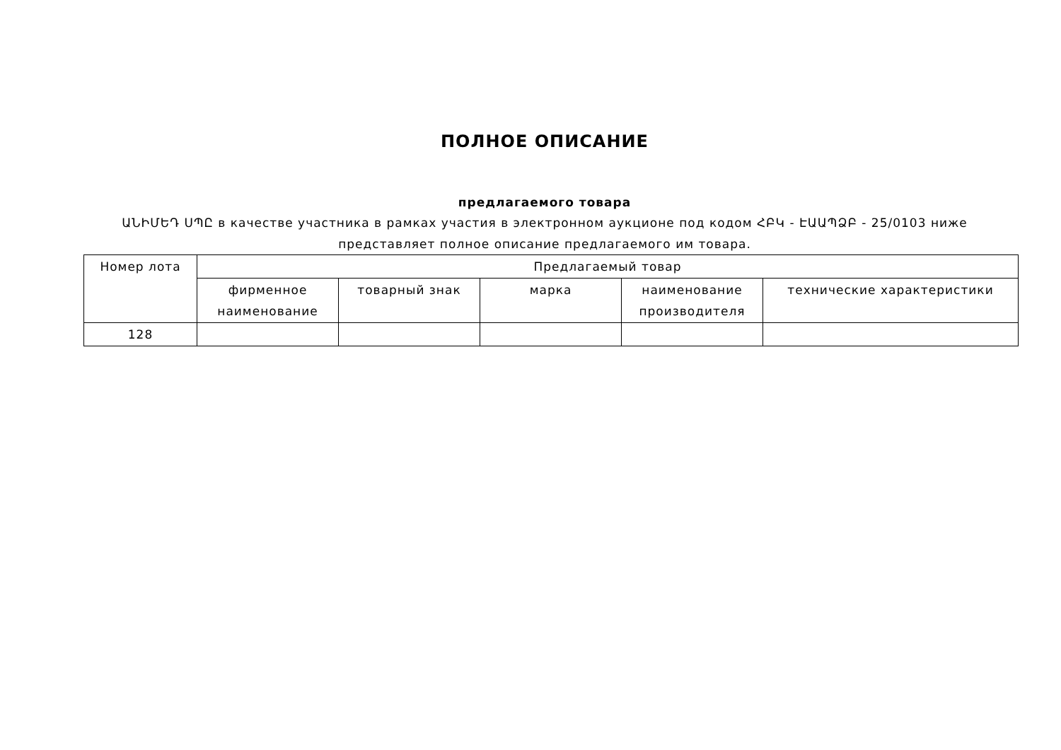ПОЛНОЕ ОПИСАНИЕ
предлагаемого товара
ԱՆԻՄԵԴ ՍՊԸ в качестве участника в рамках участия в электронном аукционе под кодом ՀԲԿ - ԷԱԱՊՁԲ - 25/0103 ниже представляет полное описание предлагаемого им товара.
| Номер лота | Предлагаемый товар | | | | |
| --- | --- | --- | --- | --- | --- |
| | фирменное наименование | товарный знак | марка | наименование производителя | технические характеристики |
| 128 | | | | | |